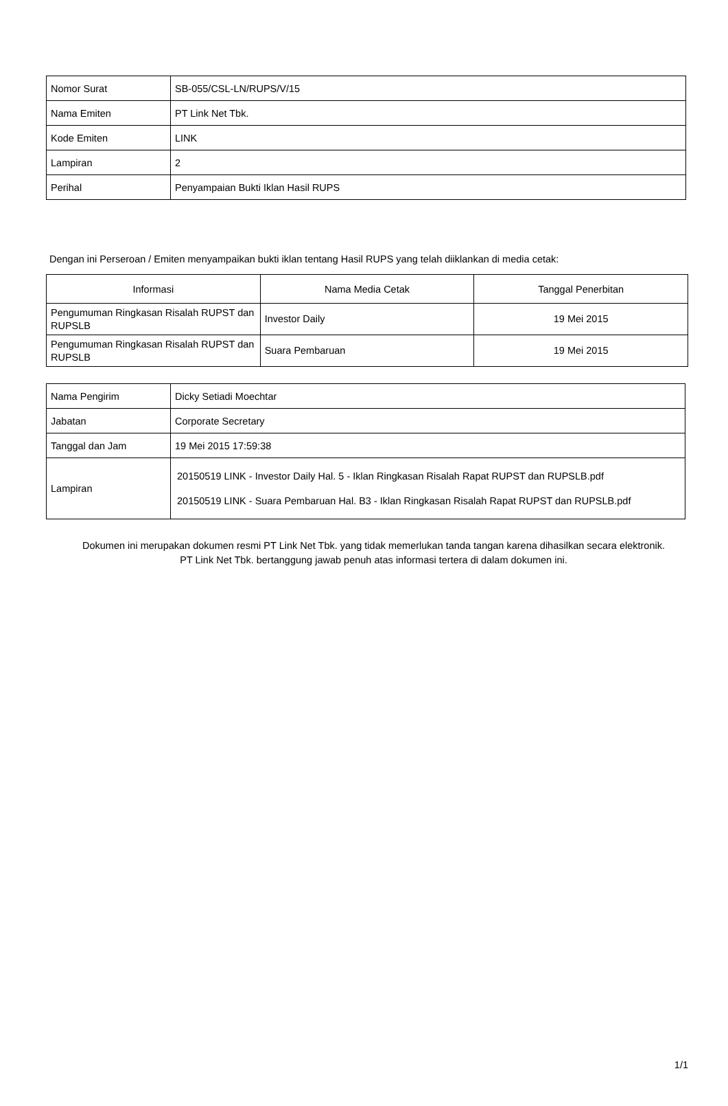| Nomor Surat | SB-055/CSL-LN/RUPS/V/15 |
| Nama Emiten | PT Link Net Tbk. |
| Kode Emiten | LINK |
| Lampiran | 2 |
| Perihal | Penyampaian Bukti Iklan Hasil RUPS |
Dengan ini Perseroan / Emiten menyampaikan bukti iklan tentang Hasil RUPS yang telah diiklankan di media cetak:
| Informasi | Nama Media Cetak | Tanggal Penerbitan |
| --- | --- | --- |
| Pengumuman Ringkasan Risalah RUPST dan RUPSLB | Investor Daily | 19 Mei 2015 |
| Pengumuman Ringkasan Risalah RUPST dan RUPSLB | Suara Pembaruan | 19 Mei 2015 |
| Nama Pengirim | Dicky Setiadi Moechtar |
| Jabatan | Corporate Secretary |
| Tanggal dan Jam | 19 Mei 2015 17:59:38 |
| Lampiran | 20150519 LINK - Investor Daily Hal. 5 - Iklan Ringkasan Risalah Rapat RUPST dan RUPSLB.pdf 20150519 LINK - Suara Pembaruan Hal. B3 - Iklan Ringkasan Risalah Rapat RUPST dan RUPSLB.pdf |
Dokumen ini merupakan dokumen resmi PT Link Net Tbk. yang tidak memerlukan tanda tangan karena dihasilkan secara elektronik.
PT Link Net Tbk. bertanggung jawab penuh atas informasi tertera di dalam dokumen ini.
1/1